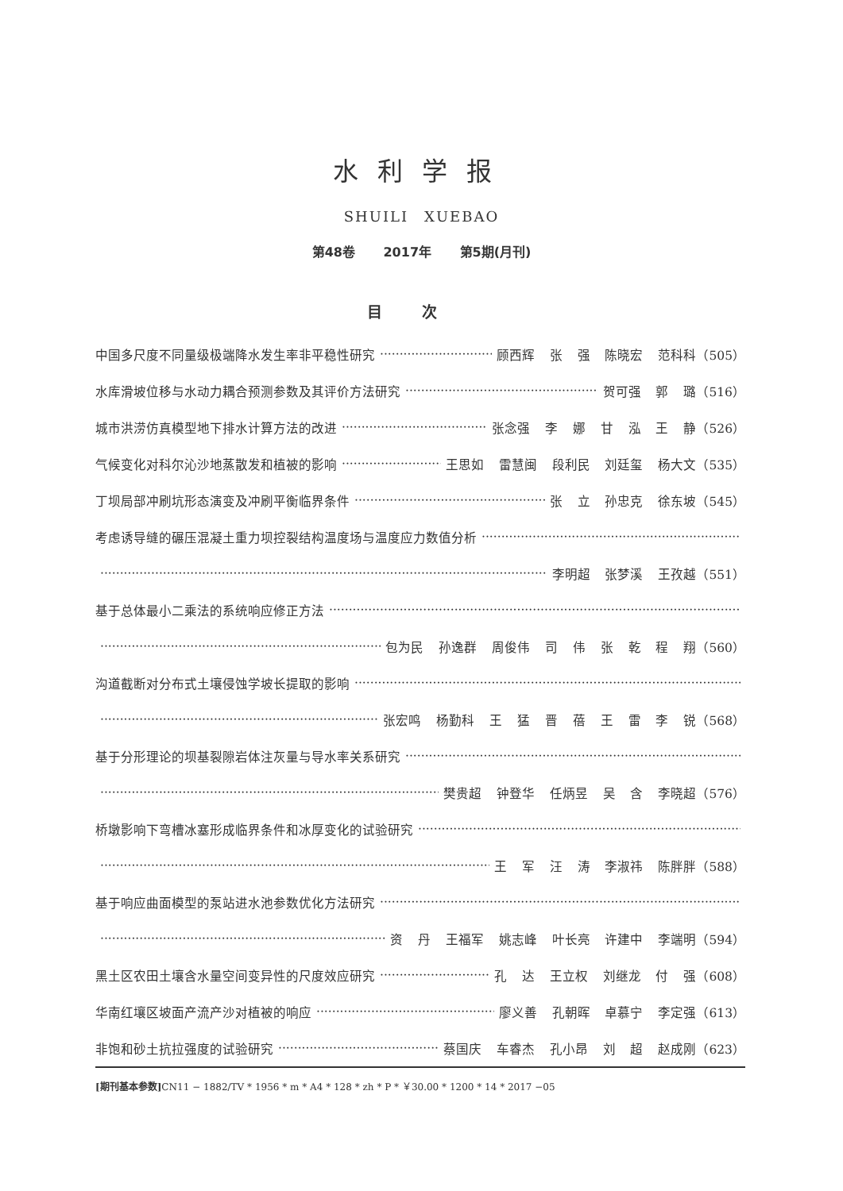水利学报
SHUILI　XUEBAO
第48卷 2017年 第5期(月刊)
目次
中国多尺度不同量级极端降水发生率非平稳性研究 顾西辉 张 强 陈晓宏 范科科（505）
水库滑坡位移与水动力耦合预测参数及其评价方法研究 贺可强 郭 璐（516）
城市洪涝仿真模型地下排水计算方法的改进 张念强 李 娜 甘 泓 王 静（526）
气候变化对科尔沁沙地蒸散发和植被的影响 王思如 雷慧闽 段利民 刘廷玺 杨大文（535）
丁坝局部冲刷坑形态演变及冲刷平衡临界条件 张 立 孙忠克 徐东坡（545）
考虑诱导缝的碾压混凝土重力坝控裂结构温度场与温度应力数值分析
李明超 张梦溪 王孜越（551）
基于总体最小二乘法的系统响应修正方法
包为民 孙逸群 周俊伟 司 伟 张 乾 程 翔（560）
沟道截断对分布式土壤侵蚀学坡长提取的影响
张宏鸣 杨勤科 王 猛 晋 蓓 王 雷 李 锐（568）
基于分形理论的坝基裂隙岩体注灰量与导水率关系研究
樊贵超 钟登华 任炳昱 吴 含 李晓超（576）
桥墩影响下弯槽冰塞形成临界条件和冰厚变化的试验研究
王 军 汪 涛 李淑祎 陈胖胖（588）
基于响应曲面模型的泵站进水池参数优化方法研究
资 丹 王福军 姚志峰 叶长亮 许建中 李端明（594）
黑土区农田土壤含水量空间变异性的尺度效应研究 孔 达 王立权 刘继龙 付 强（608）
华南红壤区坡面产流产沙对植被的响应 廖义善 孔朝晖 卓慕宁 李定强（613）
非饱和砂土抗拉强度的试验研究 蔡国庆 车睿杰 孔小昂 刘 超 赵成刚（623）
[期刊基本参数] CN11 − 1882/TV * 1956 * m * A4 * 128 * zh * P * ￥30.00 * 1200 * 14 * 2017 −05